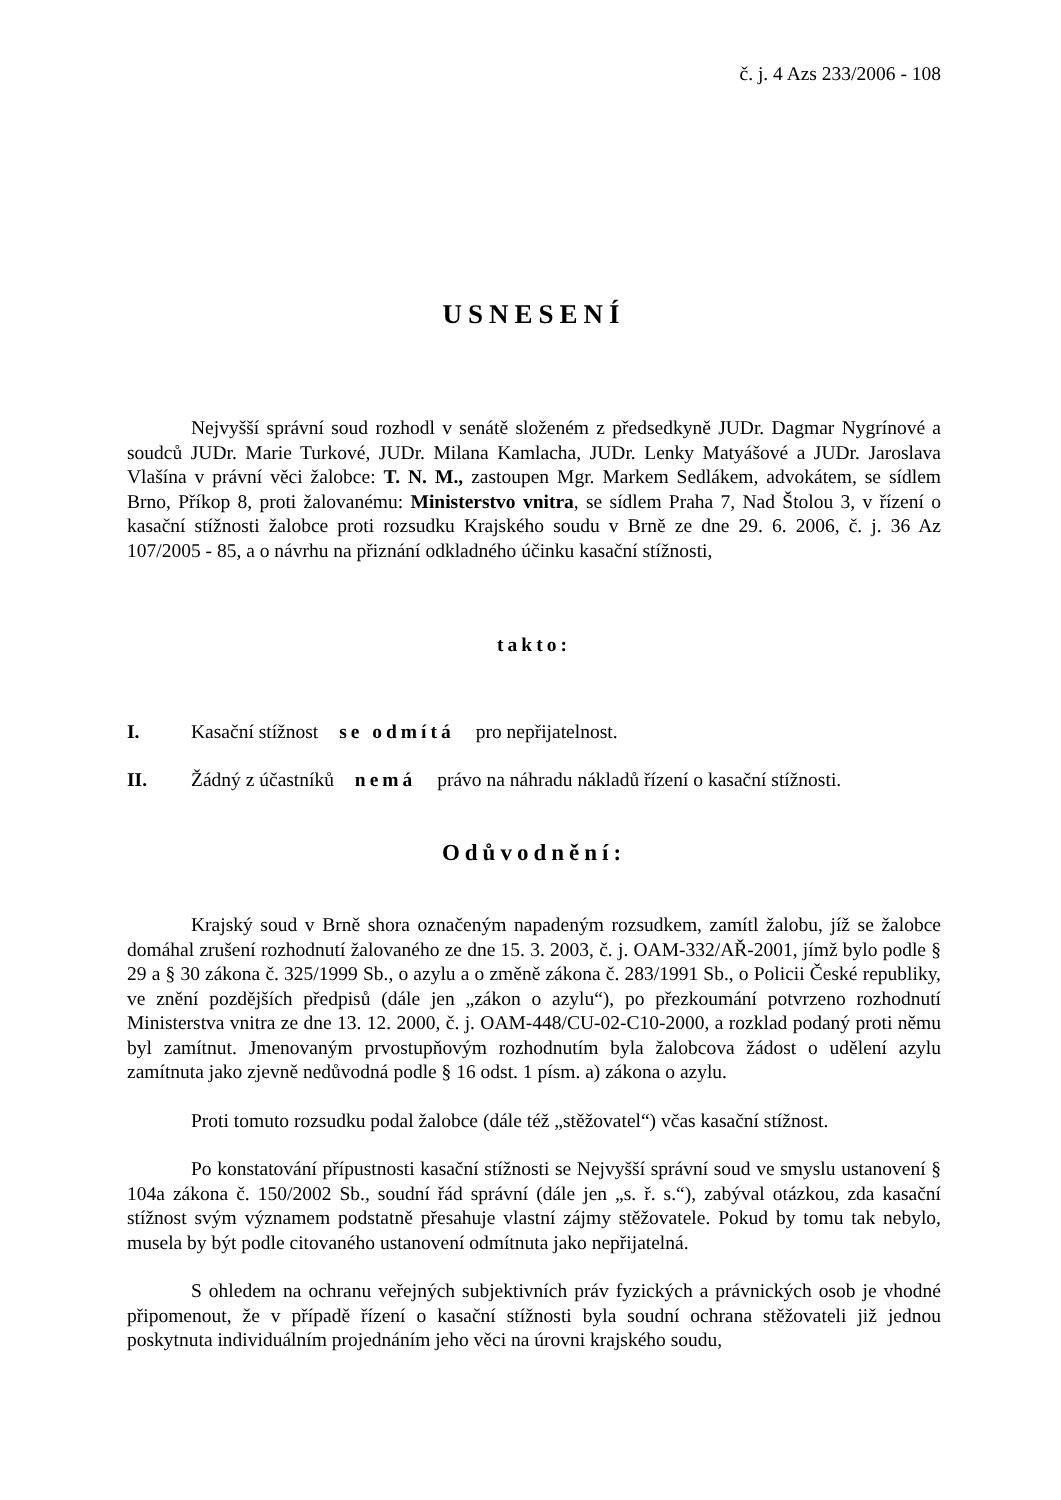č. j. 4 Azs 233/2006 - 108
USNESENÍ
Nejvyšší správní soud rozhodl v senátě složeném z předsedkyně JUDr. Dagmar Nygrínové a soudců JUDr. Marie Turkové, JUDr. Milana Kamlacha, JUDr. Lenky Matyášové a JUDr. Jaroslava Vlašína v právní věci žalobce: T. N. M., zastoupen Mgr. Markem Sedlákem, advokátem, se sídlem Brno, Příkop 8, proti žalovanému: Ministerstvo vnitra, se sídlem Praha 7, Nad Štolou 3, v řízení o kasační stížnosti žalobce proti rozsudku Krajského soudu v Brně ze dne 29. 6. 2006, č. j. 36 Az 107/2005 - 85, a o návrhu na přiznání odkladného účinku kasační stížnosti,
takto:
I. Kasační stížnost se odmítá pro nepřijatelnost.
II. Žádný z účastníků nemá právo na náhradu nákladů řízení o kasační stížnosti.
Odůvodnění:
Krajský soud v Brně shora označeným napadeným rozsudkem, zamítl žalobu, jíž se žalobce domáhal zrušení rozhodnutí žalovaného ze dne 15. 3. 2003, č. j. OAM-332/AŘ-2001, jímž bylo podle § 29 a § 30 zákona č. 325/1999 Sb., o azylu a o změně zákona č. 283/1991 Sb., o Policii České republiky, ve znění pozdějších předpisů (dále jen „zákon o azylu“), po přezkoumání potvrzeno rozhodnutí Ministerstva vnitra ze dne 13. 12. 2000, č. j. OAM-448/CU-02-C10-2000, a rozklad podaný proti němu byl zamítnut. Jmenovaným prvostupňovým rozhodnutím byla žalobcova žádost o udělení azylu zamítnuta jako zjevně nedůvodná podle § 16 odst. 1 písm. a) zákona o azylu.
Proti tomuto rozsudku podal žalobce (dále též „stěžovatel“) včas kasační stížnost.
Po konstatování přípustnosti kasační stížnosti se Nejvyšší správní soud ve smyslu ustanovení § 104a zákona č. 150/2002 Sb., soudní řád správní (dále jen „s. ř. s.“), zabýval otázkou, zda kasační stížnost svým významem podstatně přesahuje vlastní zájmy stěžovatele. Pokud by tomu tak nebylo, musela by být podle citovaného ustanovení odmítnuta jako nepřijatelná.
S ohledem na ochranu veřejných subjektivních práv fyzických a právnických osob je vhodné připomenout, že v případě řízení o kasační stížnosti byla soudní ochrana stěžovateli již jednou poskytnuta individuálním projednáním jeho věci na úrovni krajského soudu,